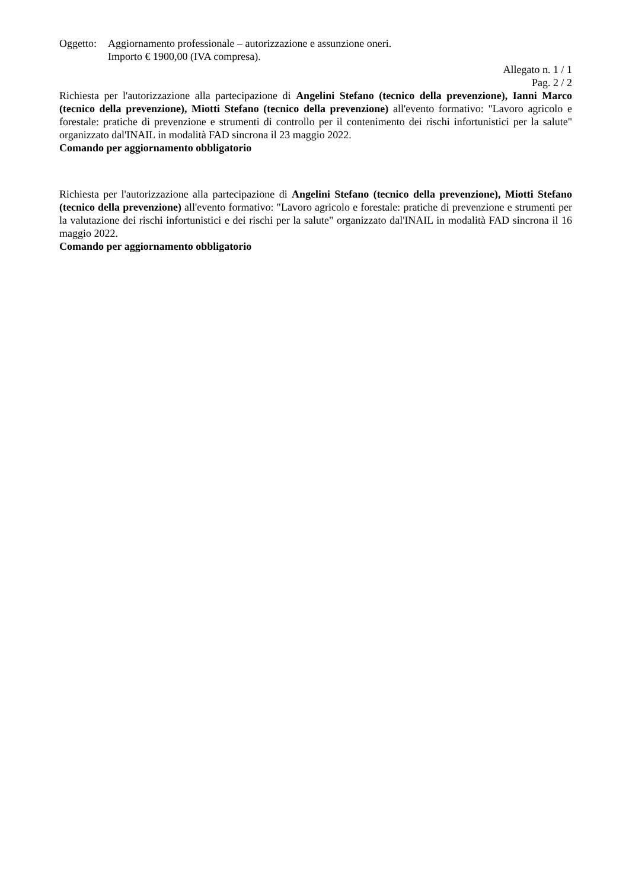Oggetto:
Aggiornamento professionale – autorizzazione e assunzione oneri.
Importo € 1900,00 (IVA compresa).
Allegato n. 1 / 1
Pag. 2 / 2
Richiesta per l'autorizzazione alla partecipazione di Angelini Stefano (tecnico della prevenzione), Ianni Marco (tecnico della prevenzione), Miotti Stefano (tecnico della prevenzione) all'evento formativo: "Lavoro agricolo e forestale: pratiche di prevenzione e strumenti di controllo per il contenimento dei rischi infortunistici per la salute" organizzato dal'INAIL in modalità FAD sincrona il 23 maggio 2022.
Comando per aggiornamento obbligatorio
Richiesta per l'autorizzazione alla partecipazione di Angelini Stefano (tecnico della prevenzione), Miotti Stefano (tecnico della prevenzione) all'evento formativo: "Lavoro agricolo e forestale: pratiche di prevenzione e strumenti per la valutazione dei rischi infortunistici e dei rischi per la salute" organizzato dal'INAIL in modalità FAD sincrona il 16 maggio 2022.
Comando per aggiornamento obbligatorio